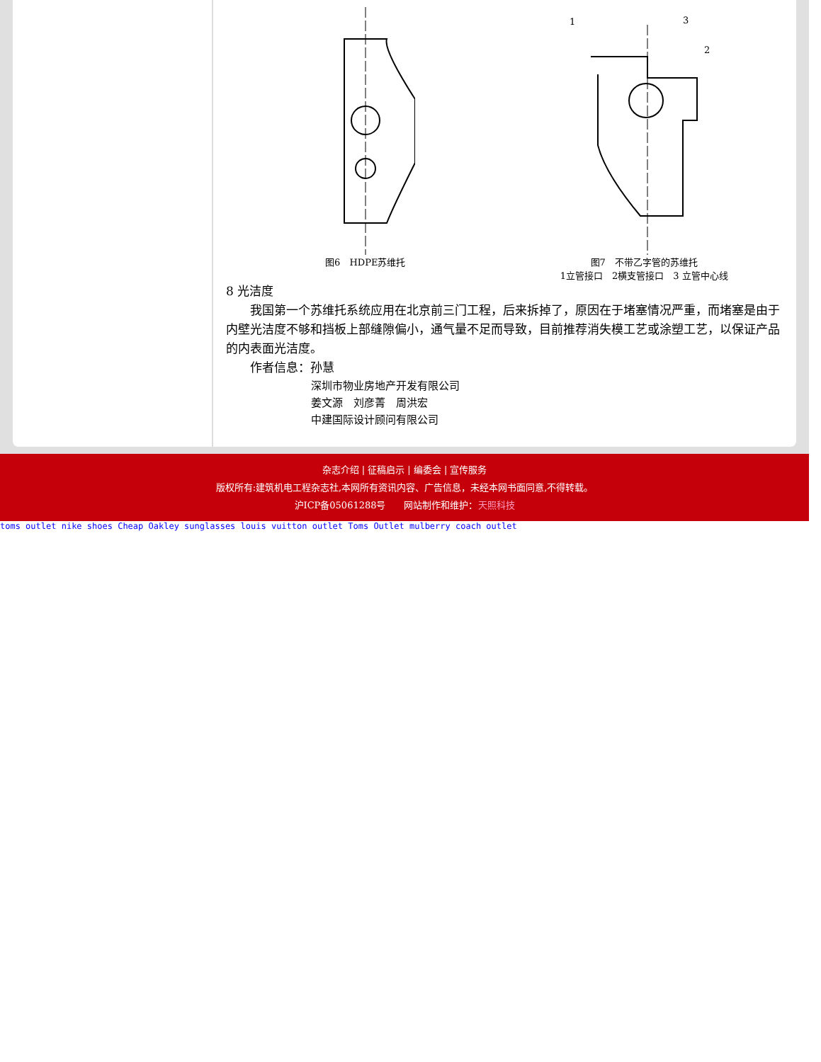1
3
2
图6　HDPE苏维托 图7　不带乙字管的苏维托
1立管接口　2横支管接口　3 立管中心线
8 光洁度
我国第一个苏维托系统应用在北京前三门工程，后来拆掉了，原因在于堵塞情况严重，而堵塞是由于内壁光洁度不够和挡板上部缝隙偏小，通气量不足而导致，目前推荐消失模工艺或涂塑工艺，以保证产品的内表面光洁度。
作者信息：孙慧
深圳市物业房地产开发有限公司
姜文源　刘彦菁　周洪宏
中建国际设计顾问有限公司
杂志介绍 | 征稿启示 | 编委会 | 宣传服务
版权所有:建筑机电工程杂志社,本网所有资讯内容、广告信息，未经本网书面同意,不得转载。
沪ICP备05061288号　　网站制作和维护：天照科技
toms outlet nike shoes Cheap Oakley sunglasses louis vuitton outlet Toms Outlet mulberry coach outlet